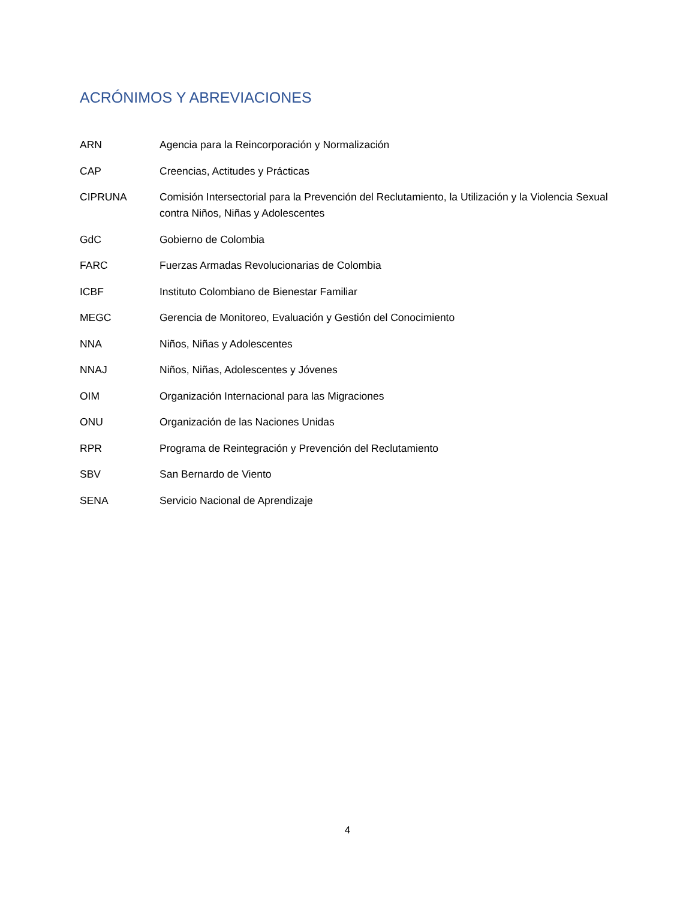ACRÓNIMOS Y ABREVIACIONES
ARN Agencia para la Reincorporación y Normalización
CAP Creencias, Actitudes y Prácticas
CIPRUNA Comisión Intersectorial para la Prevención del Reclutamiento, la Utilización y la Violencia Sexual contra Niños, Niñas y Adolescentes
GdC Gobierno de Colombia
FARC Fuerzas Armadas Revolucionarias de Colombia
ICBF Instituto Colombiano de Bienestar Familiar
MEGC Gerencia de Monitoreo, Evaluación y Gestión del Conocimiento
NNA Niños, Niñas y Adolescentes
NNAJ Niños, Niñas, Adolescentes y Jóvenes
OIM Organización Internacional para las Migraciones
ONU Organización de las Naciones Unidas
RPR Programa de Reintegración y Prevención del Reclutamiento
SBV San Bernardo de Viento
SENA Servicio Nacional de Aprendizaje
4